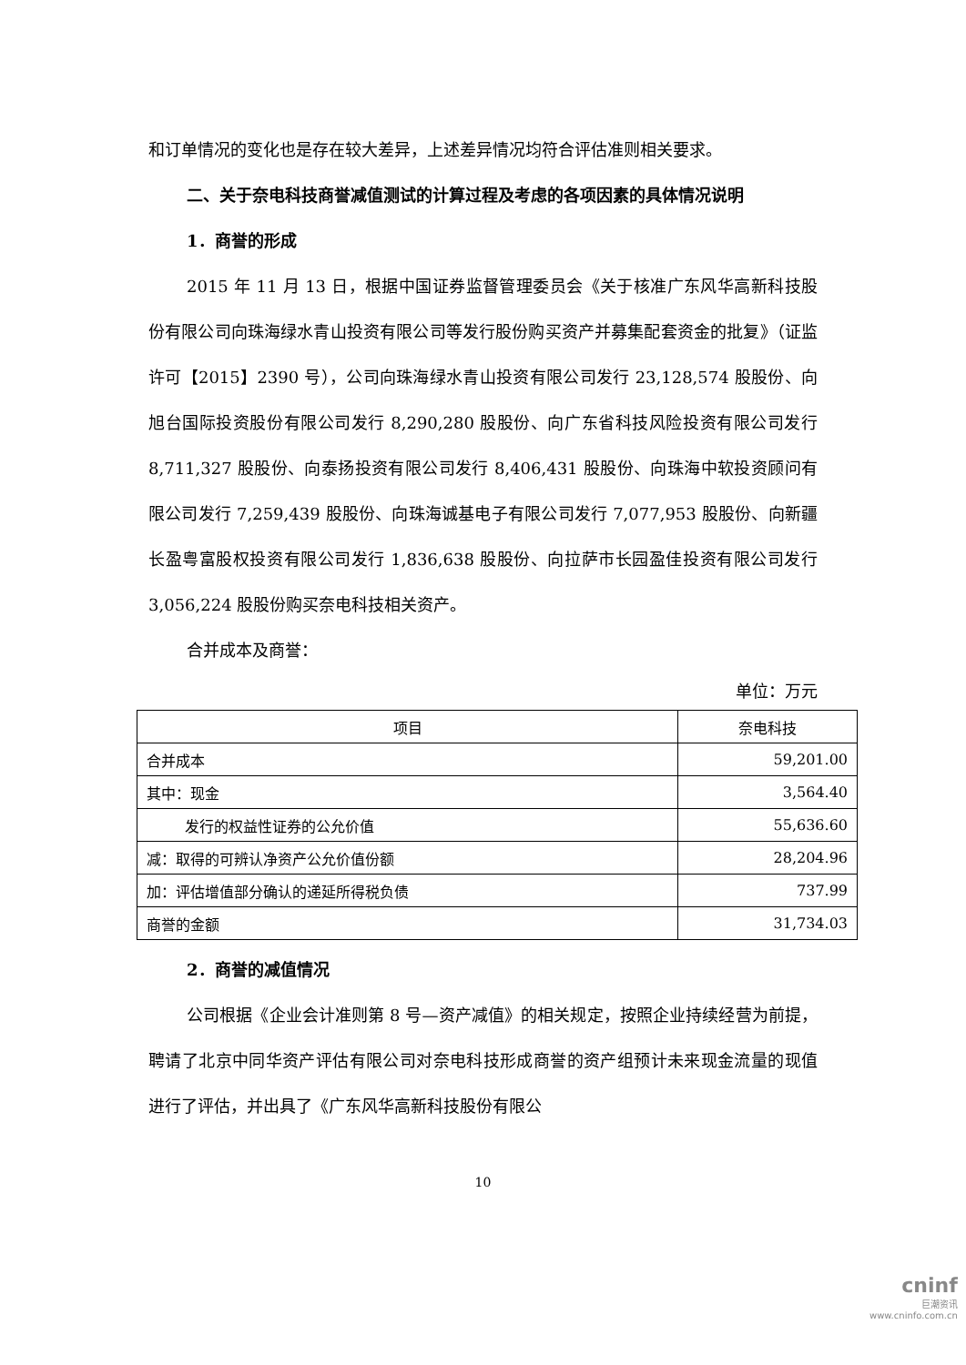和订单情况的变化也是存在较大差异，上述差异情况均符合评估准则相关要求。
二、关于奈电科技商誉减值测试的计算过程及考虑的各项因素的具体情况说明
1．商誉的形成
2015 年 11 月 13 日，根据中国证券监督管理委员会《关于核准广东风华高新科技股份有限公司向珠海绿水青山投资有限公司等发行股份购买资产并募集配套资金的批复》（证监许可【2015】2390 号），公司向珠海绿水青山投资有限公司发行 23,128,574 股股份、向旭台国际投资股份有限公司发行 8,290,280 股股份、向广东省科技风险投资有限公司发行 8,711,327 股股份、向泰扬投资有限公司发行 8,406,431 股股份、向珠海中软投资顾问有限公司发行 7,259,439 股股份、向珠海诚基电子有限公司发行 7,077,953 股股份、向新疆长盈粤富股权投资有限公司发行 1,836,638 股股份、向拉萨市长园盈佳投资有限公司发行 3,056,224 股股份购买奈电科技相关资产。
合并成本及商誉：
单位：万元
| 项目 | 奈电科技 |
| --- | --- |
| 合并成本 | 59,201.00 |
| 其中：现金 | 3,564.40 |
| 发行的权益性证券的公允价值 | 55,636.60 |
| 减：取得的可辨认净资产公允价值份额 | 28,204.96 |
| 加：评估增值部分确认的递延所得税负债 | 737.99 |
| 商誉的金额 | 31,734.03 |
2．商誉的减值情况
公司根据《企业会计准则第 8 号—资产减值》的相关规定，按照企业持续经营为前提，聘请了北京中同华资产评估有限公司对奈电科技形成商誉的资产组预计未来现金流量的现值进行了评估，并出具了《广东风华高新科技股份有限公
10
cninf
巨潮资讯
www.cninfo.com.cn